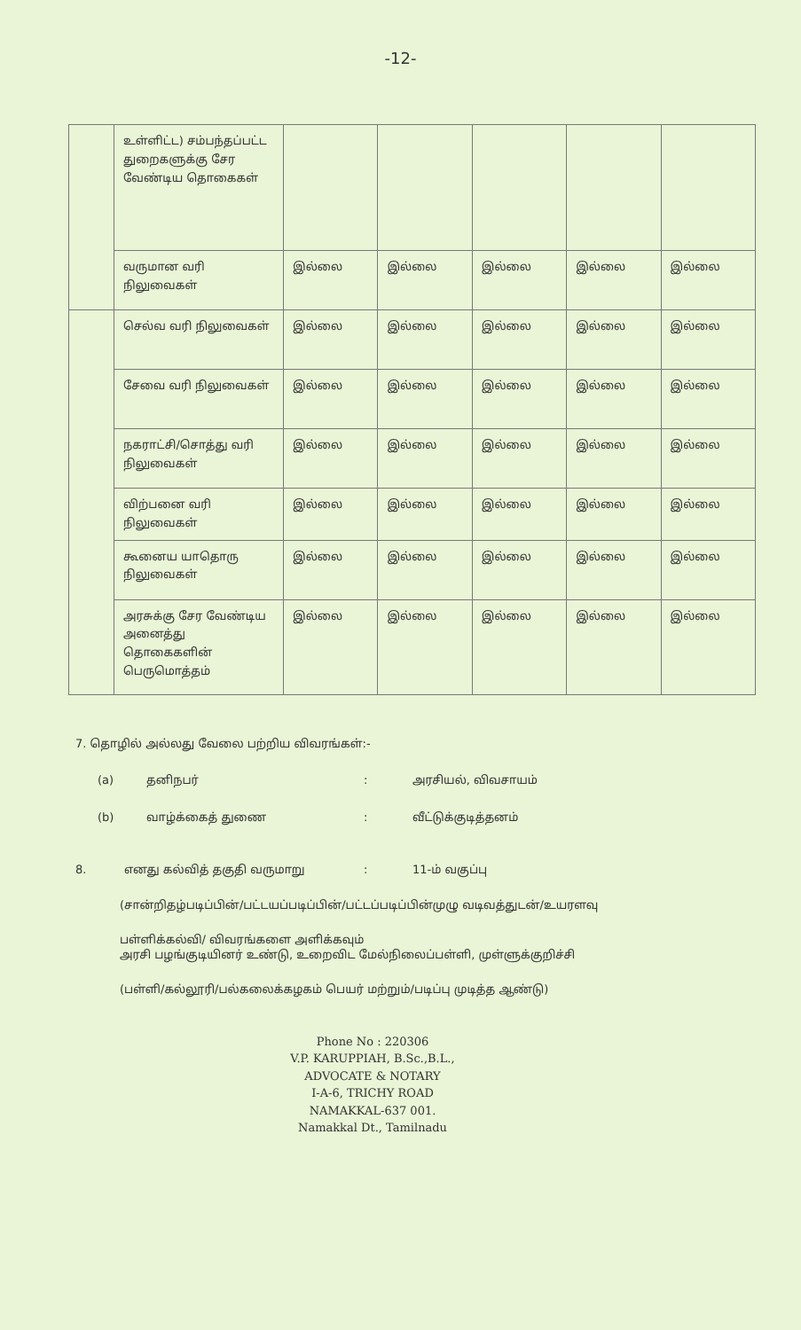-12-
| | உள்ளிட்ட) சம்பந்தப்பட்ட துறைகளுக்கு சேர வேண்டிய தொகைகள் | | | | | |
| | வருமான வரி நிலுவைகள் | இல்லை | இல்லை | இல்லை | இல்லை | இல்லை |
| | செல்வ வரி நிலுவைகள் | இல்லை | இல்லை | இல்லை | இல்லை | இல்லை |
| | சேவை வரி நிலுவைகள் | இல்லை | இல்லை | இல்லை | இல்லை | இல்லை |
| | நகராட்சி/சொத்து வரி நிலுவைகள் | இல்லை | இல்லை | இல்லை | இல்லை | இல்லை |
| | விற்பனை வரி நிலுவைகள் | இல்லை | இல்லை | இல்லை | இல்லை | இல்லை |
| | கூனைய யாதொரு நிலுவைகள் | இல்லை | இல்லை | இல்லை | இல்லை | இல்லை |
| | அரசுக்கு சேர வேண்டிய அனைத்து தொகைகளின் பெருமொத்தம் | இல்லை | இல்லை | இல்லை | இல்லை | இல்லை |
7. தொழில் அல்லது வேலை பற்றிய விவரங்கள்:-
(a) தனிநபர்: அரசியல், விவசாயம்
(b) வாழ்க்கைத் துணை: வீட்டுக்குடித்தனம்
8. எனது கல்வித் தகுதி வருமாறு: 11-ம் வகுப்பு
(சான்றிதழ்படிப்பின்/பட்டயப்படிப்பின்/பட்டப்படிப்பின்முழு வடிவத்துடன்/உயரளவு
பள்ளிக்கல்வி/ விவரங்களை அளிக்கவும்
அரசி பழங்குடியினர் உண்டு, உறைவிட மேல்நிலைப்பள்ளி, முள்ளுக்குறிச்சி
(பள்ளி/கல்லூரி/பல்கலைக்கழகம் பெயர் மற்றும்/படிப்பு முடித்த ஆண்டு)
Phone No : 220306
V.P. KARUPPIAH, B.Sc.,B.L.,
ADVOCATE & NOTARY
I-A-6, TRICHY ROAD
NAMAKKAL-637 001.
Namakkal Dt., Tamilnadu